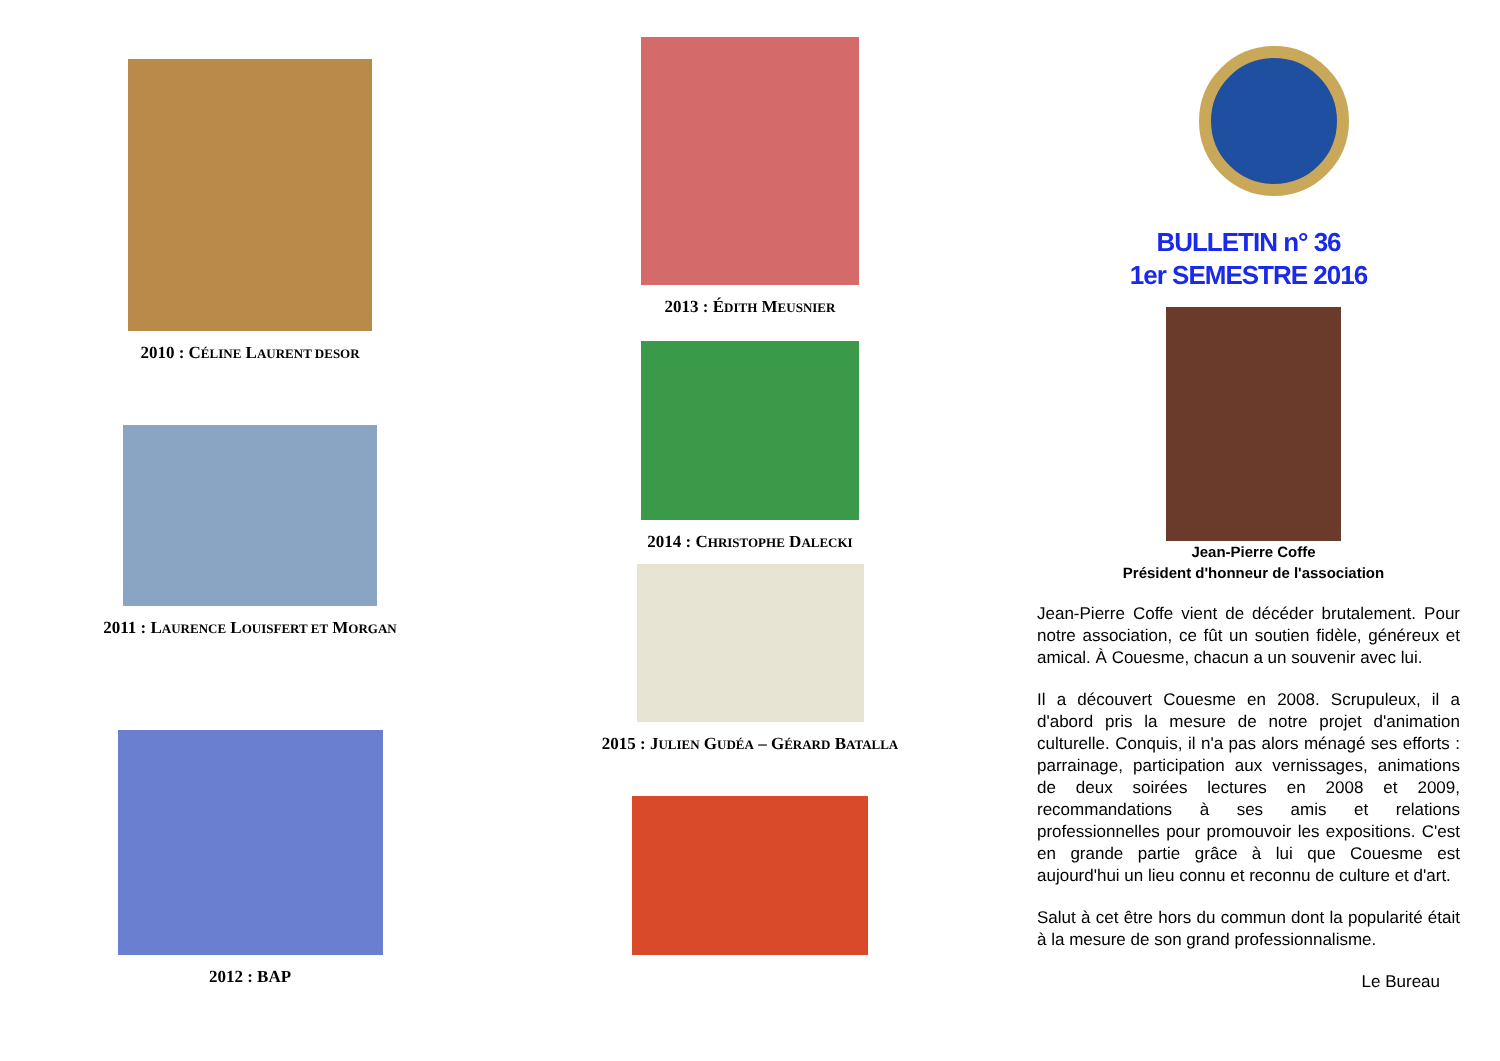2010 : CÉLINE LAURENT DESOR
2011 : LAURENCE LOUISFERT ET MORGAN
2012 : BAP
2013 : ÉDITH MEUSNIER
2014 : CHRISTOPHE DALECKI
2015 : JULIEN GUDÉA – GÉRARD BATALLA
BULLETIN n° 36
1er SEMESTRE 2016
Jean-Pierre Coffe
Président d'honneur de l'association
Jean-Pierre Coffe vient de décéder brutalement. Pour notre association, ce fût un soutien fidèle, généreux et amical. À Couesme, chacun a un souvenir avec lui.
Il a découvert Couesme en 2008. Scrupuleux, il a d'abord pris la mesure de notre projet d'animation culturelle. Conquis, il n'a pas alors ménagé ses efforts : parrainage, participation aux vernissages, animations de deux soirées lectures en 2008 et 2009, recommandations à ses amis et relations professionnelles pour promouvoir les expositions. C'est en grande partie grâce à lui que Couesme est aujourd'hui un lieu connu et reconnu de culture et d'art.
Salut à cet être hors du commun dont la popularité était à la mesure de son grand professionnalisme.
Le Bureau